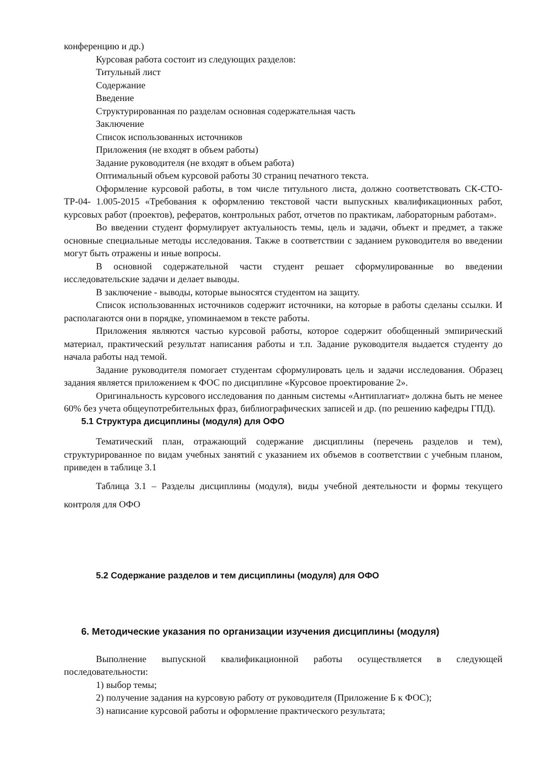конференцию и др.)
Курсовая работа состоит из следующих разделов:
Титульный лист
Содержание
Введение
Структурированная по разделам основная содержательная часть
Заключение
Список использованных источников
Приложения (не входят в объем работы)
Задание руководителя (не входят в объем работа)
Оптимальный объем курсовой работы 30 страниц печатного текста.
Оформление курсовой работы, в том числе титульного листа, должно соответствовать СК-СТО-ТР-04- 1.005-2015 «Требования к оформлению текстовой части выпускных квалификационных работ, курсовых работ (проектов), рефератов, контрольных работ, отчетов по практикам, лабораторным работам».
Во введении студент формулирует актуальность темы, цель и задачи, объект и предмет, а также основные специальные методы исследования. Также в соответствии с заданием руководителя во введении могут быть отражены и иные вопросы.
В основной содержательной части студент решает сформулированные во введении исследовательские задачи и делает выводы.
В заключение - выводы, которые выносятся студентом на защиту.
Список использованных источников содержит источники, на которые в работы сделаны ссылки. И располагаются они в порядке, упоминаемом в тексте работы.
Приложения являются частью курсовой работы, которое содержит обобщенный эмпирический материал, практический результат написания работы и т.п. Задание руководителя выдается студенту до начала работы над темой.
Задание руководителя помогает студентам сформулировать цель и задачи исследования. Образец задания является приложением к ФОС по дисциплине «Курсовое проектирование 2».
Оригинальность курсового исследования по данным системы «Антиплагиат» должна быть не менее 60% без учета общеупотребительных фраз, библиографических записей и др. (по решению кафедры ГПД).
5.1 Структура дисциплины (модуля) для ОФО
Тематический план, отражающий содержание дисциплины (перечень разделов и тем), структурированное по видам учебных занятий с указанием их объемов в соответствии с учебным планом, приведен в таблице 3.1
Таблица 3.1 – Разделы дисциплины (модуля), виды учебной деятельности и формы текущего контроля для ОФО
5.2 Содержание разделов и тем дисциплины (модуля) для ОФО
6. Методические указания по организации изучения дисциплины (модуля)
Выполнение выпускной квалификационной работы осуществляется в следующей последовательности:
1) выбор темы;
2) получение задания на курсовую работу от руководителя (Приложение Б к ФОС);
3) написание курсовой работы и оформление практического результата;